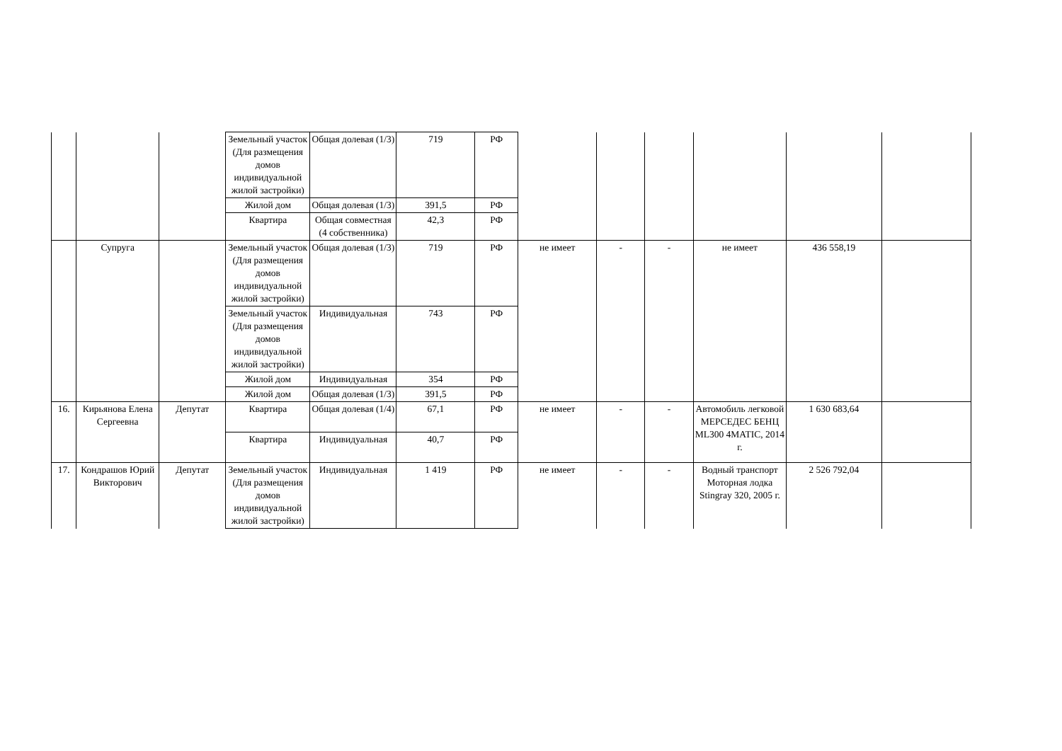| | | | Земельный участок (Для размещения домов индивидуальной жилой застройки) | Общая долевая (1/3) | 719 | РФ | | | | | | |
| | | | Жилой дом | Общая долевая (1/3) | 391,5 | РФ | | | | | | |
| | | | Квартира | Общая совместная (4 собственника) | 42,3 | РФ | | | | | | |
| | Супруга | | Земельный участок (Для размещения домов индивидуальной жилой застройки) | Общая долевая (1/3) | 719 | РФ | не имеет | - | - | не имеет | 436 558,19 | |
| | | | Земельный участок (Для размещения домов индивидуальной жилой застройки) | Индивидуальная | 743 | РФ | | | | | | |
| | | | Жилой дом | Индивидуальная | 354 | РФ | | | | | | |
| | | | Жилой дом | Общая долевая (1/3) | 391,5 | РФ | | | | | | |
| 16. | Кирьянова Елена Сергеевна | Депутат | Квартира | Общая долевая (1/4) | 67,1 | РФ | не имеет | - | - | Автомобиль легковой МЕРСЕДЕС БЕНЦ ML300 4MATIC, 2014 г. | 1 630 683,64 | |
| | | | Квартира | Индивидуальная | 40,7 | РФ | | | | | | |
| 17. | Кондрашов Юрий Викторович | Депутат | Земельный участок (Для размещения домов индивидуальной жилой застройки) | Индивидуальная | 1 419 | РФ | не имеет | - | - | Водный транспорт Моторная лодка Stingray 320, 2005 г. | 2 526 792,04 | |